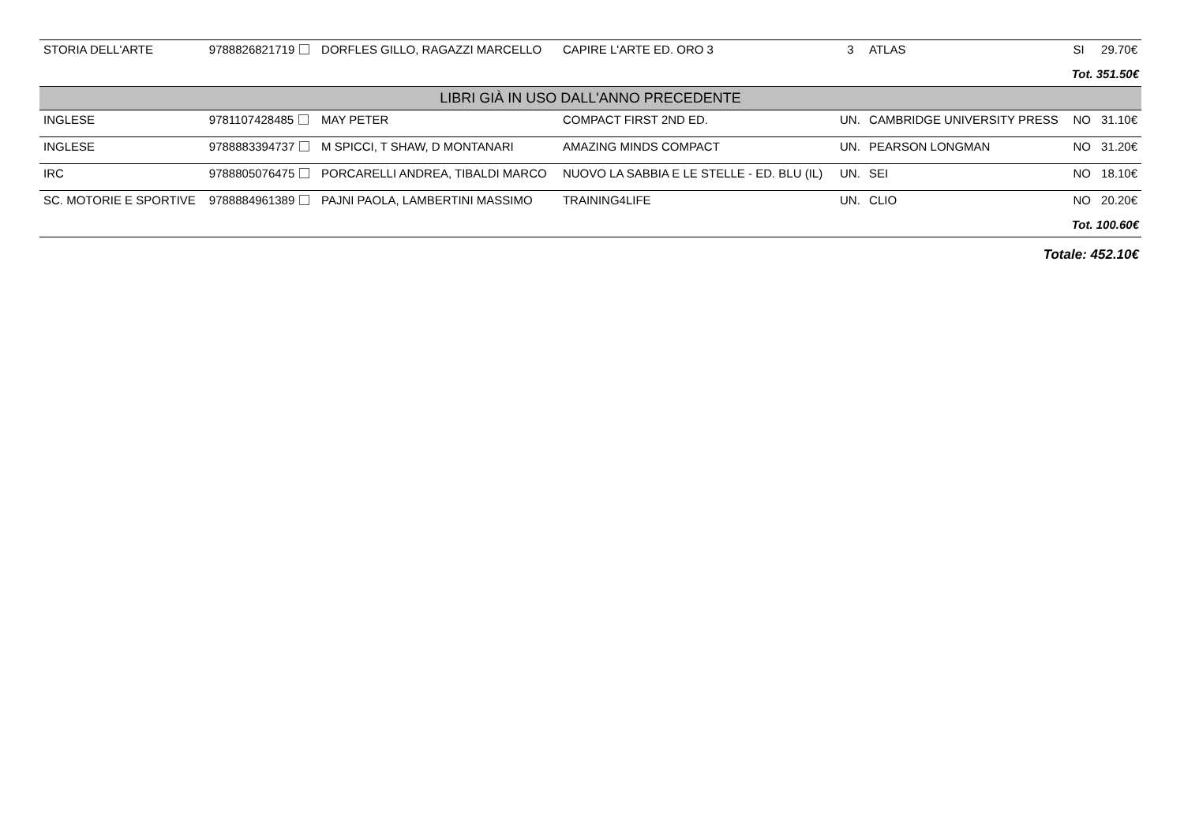| STORIA DELL'ARTE | 9788826821719 | DORFLES GILLO, RAGAZZI MARCELLO | CAPIRE L'ARTE ED. ORO 3 | 3 | ATLAS | SI | 29.70€ |
| Tot. 351.50€ | | | | | | | |
| LIBRI GIÀ IN USO DALL'ANNO PRECEDENTE | | | | | | | |
| INGLESE | 9781107428485 | MAY PETER | COMPACT FIRST 2ND ED. | UN. | CAMBRIDGE UNIVERSITY PRESS | NO | 31.10€ |
| INGLESE | 9788883394737 | M SPICCI, T SHAW, D MONTANARI | AMAZING MINDS COMPACT | UN. | PEARSON LONGMAN | NO | 31.20€ |
| IRC | 9788805076475 | PORCARELLI ANDREA, TIBALDI MARCO | NUOVO LA SABBIA E LE STELLE - ED. BLU (IL) | UN. | SEI | NO | 18.10€ |
| SC. MOTORIE E SPORTIVE | 9788884961389 | PAJNI PAOLA, LAMBERTINI MASSIMO | TRAINING4LIFE | UN. | CLIO | NO | 20.20€ |
| Tot. 100.60€ | | | | | | | |
| Totale: 452.10€ | | | | | | | |